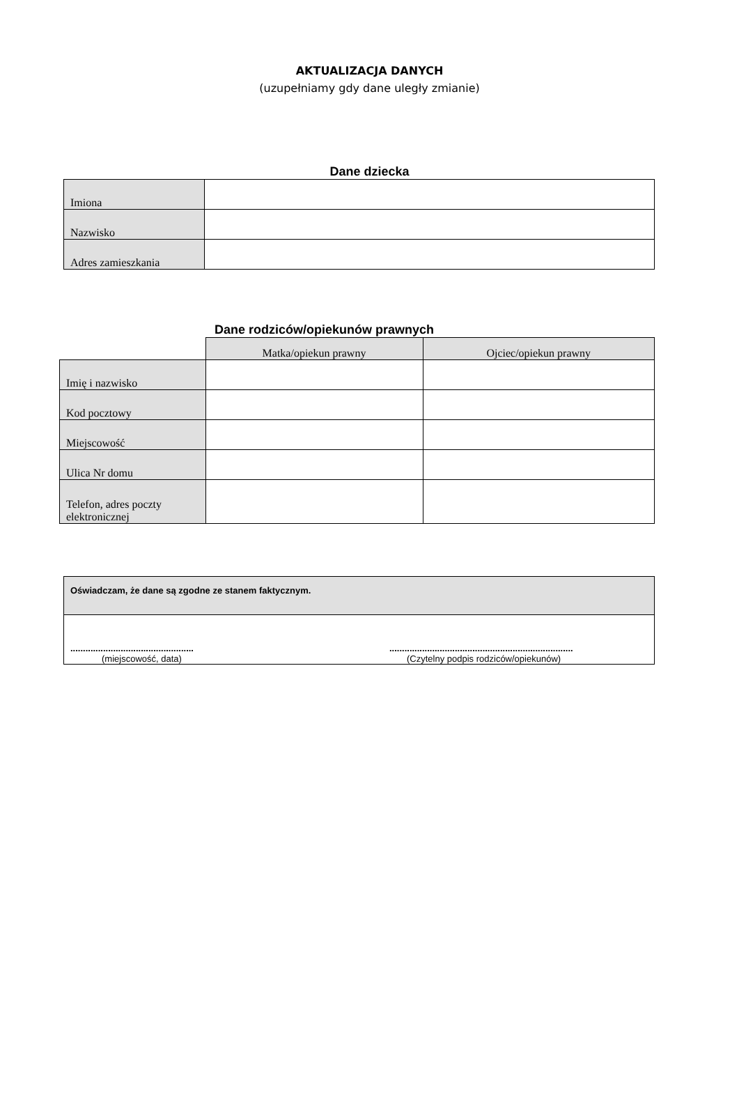AKTUALIZACJA DANYCH
(uzupełniamy gdy dane uległy zmianie)
Dane dziecka
| Imiona | |
| Nazwisko | |
| Adres zamieszkania | |
Dane rodziców/opiekunów prawnych
| | Matka/opiekun prawny | Ojciec/opiekun prawny |
| Imię i nazwisko | | |
| Kod pocztowy | | |
| Miejscowość | | |
| Ulica Nr domu | | |
| Telefon, adres poczty elektronicznej | | |
| Oświadczam, że dane są zgodne ze stanem faktycznym. | |
| ................................................. (miejscowość, data) | ......................................................................... (Czytelny podpis rodziców/opiekunów) |